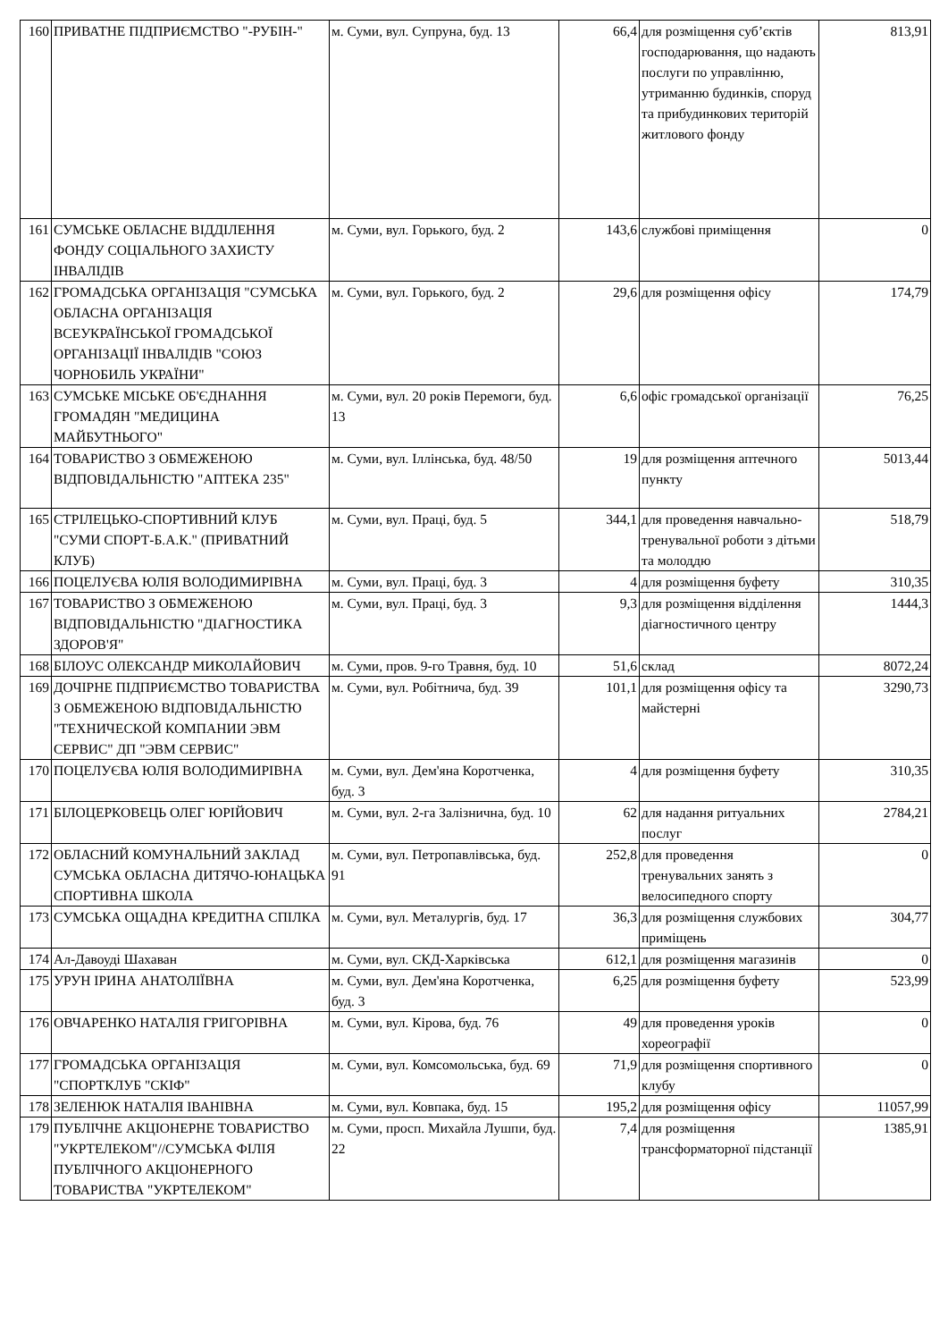| 160 | ПРИВАТНЕ ПІДПРИЄМСТВО "-РУБІН-" | м. Суми, вул. Супруна, буд. 13 | 66,4 | для розміщення суб’єктів господарювання, що надають послуги по управлінню, утриманню будинків, споруд та прибудинкових територій житлового фонду | 813,91 |
| 161 | СУМСЬКЕ ОБЛАСНЕ ВІДДІЛЕННЯ ФОНДУ СОЦІАЛЬНОГО ЗАХИСТУ ІНВАЛІДІВ | м. Суми, вул. Горького, буд. 2 | 143,6 | службові приміщення | 0 |
| 162 | ГРОМАДСЬКА ОРГАНІЗАЦІЯ "СУМСЬКА ОБЛАСНА ОРГАНІЗАЦІЯ ВСЕУКРАЇНСЬКОЇ ГРОМАДСЬКОЇ ОРГАНІЗАЦІЇ ІНВАЛІДІВ "СОЮЗ ЧОРНОБИЛЬ УКРАЇНИ" | м. Суми, вул. Горького, буд. 2 | 29,6 | для розміщення офісу | 174,79 |
| 163 | СУМСЬКЕ МІСЬКЕ ОБ'ЄДНАННЯ ГРОМАДЯН "МЕДИЦИНА МАЙБУТНЬОГО" | м. Суми, вул. 20 років Перемоги, буд. 13 | 6,6 | офіс громадської організації | 76,25 |
| 164 | ТОВАРИСТВО З ОБМЕЖЕНОЮ ВІДПОВІДАЛЬНІСТЮ "АПТЕКА 235" | м. Суми, вул. Іллінська, буд. 48/50 | 19 | для розміщення аптечного пункту | 5013,44 |
| 165 | СТРІЛЕЦЬКО-СПОРТИВНИЙ КЛУБ "СУМИ СПОРТ-Б.А.К." (ПРИВАТНИЙ КЛУБ) | м. Суми, вул. Праці, буд. 5 | 344,1 | для проведення навчально-тренувальної роботи з дітьми та молоддю | 518,79 |
| 166 | ПОЦЕЛУЄВА ЮЛІЯ ВОЛОДИМИРІВНА | м. Суми, вул. Праці, буд. 3 | 4 | для розміщення буфету | 310,35 |
| 167 | ТОВАРИСТВО З ОБМЕЖЕНОЮ ВІДПОВІДАЛЬНІСТЮ "ДІАГНОСТИКА ЗДОРОВ'Я" | м. Суми, вул. Праці, буд. 3 | 9,3 | для розміщення відділення діагностичного центру | 1444,3 |
| 168 | БІЛОУС ОЛЕКСАНДР МИКОЛАЙОВИЧ | м. Суми, пров. 9-го Травня, буд. 10 | 51,6 | склад | 8072,24 |
| 169 | ДОЧІРНЕ ПІДПРИЄМСТВО ТОВАРИСТВА З ОБМЕЖЕНОЮ ВІДПОВІДАЛЬНІСТЮ "ТЕХНИЧЕСКОЙ КОМПАНИИ ЭВМ СЕРВИС" ДП "ЭВМ СЕРВИС" | м. Суми, вул. Робітнича, буд. 39 | 101,1 | для розміщення офісу та майстерні | 3290,73 |
| 170 | ПОЦЕЛУЄВА ЮЛІЯ ВОЛОДИМИРІВНА | м. Суми, вул. Дем'яна Коротченка, буд. 3 | 4 | для розміщення буфету | 310,35 |
| 171 | БІЛОЦЕРКОВЕЦЬ ОЛЕГ ЮРІЙОВИЧ | м. Суми, вул. 2-га Залізнична, буд. 10 | 62 | для надання ритуальних послуг | 2784,21 |
| 172 | ОБЛАСНИЙ КОМУНАЛЬНИЙ ЗАКЛАД СУМСЬКА ОБЛАСНА ДИТЯЧО-ЮНАЦЬКА СПОРТИВНА ШКОЛА | м. Суми, вул. Петропавлівська, буд. 91 | 252,8 | для проведення тренувальних занять з велосипедного спорту | 0 |
| 173 | СУМСЬКА ОЩАДНА КРЕДИТНА СПІЛКА | м. Суми, вул. Металургів, буд. 17 | 36,3 | для розміщення службових приміщень | 304,77 |
| 174 | Ал-Давоуді Шахаван | м. Суми, вул. СКД-Харківська | 612,1 | для розміщення магазинів | 0 |
| 175 | УРУН ІРИНА АНАТОЛІЇВНА | м. Суми, вул. Дем'яна Коротченка, буд. 3 | 6,25 | для розміщення буфету | 523,99 |
| 176 | ОВЧАРЕНКО НАТАЛІЯ ГРИГОРІВНА | м. Суми, вул. Кірова, буд. 76 | 49 | для проведення уроків хореографії | 0 |
| 177 | ГРОМАДСЬКА ОРГАНІЗАЦІЯ "СПОРТКЛУБ "СКІФ" | м. Суми, вул. Комсомольська, буд. 69 | 71,9 | для розміщення спортивного клубу | 0 |
| 178 | ЗЕЛЕНЮК НАТАЛІЯ ІВАНІВНА | м. Суми, вул. Ковпака, буд. 15 | 195,2 | для розміщення офісу | 11057,99 |
| 179 | ПУБЛІЧНЕ АКЦІОНЕРНЕ ТОВАРИСТВО "УКРТЕЛЕКОМ"//СУМСЬКА ФІЛІЯ ПУБЛІЧНОГО АКЦІОНЕРНОГО ТОВАРИСТВА "УКРТЕЛЕКОМ" | м. Суми, просп. Михайла Лушпи, буд. 22 | 7,4 | для розміщення трансформаторної підстанції | 1385,91 |